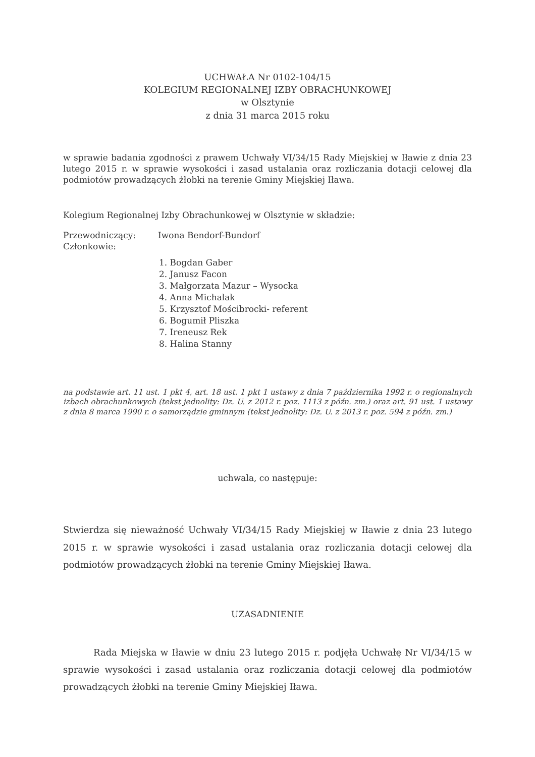UCHWAŁA Nr 0102-104/15
KOLEGIUM REGIONALNEJ IZBY OBRACHUNKOWEJ
w Olsztynie
z dnia 31 marca 2015 roku
w sprawie badania zgodności z prawem Uchwały VI/34/15 Rady Miejskiej w Iławie z dnia 23 lutego 2015 r. w sprawie wysokości i zasad ustalania oraz rozliczania dotacji celowej dla podmiotów prowadzących żłobki na terenie Gminy Miejskiej Iława.
Kolegium Regionalnej Izby Obrachunkowej w Olsztynie w składzie:
Przewodniczący: Iwona Bendorf-Bundorf
Członkowie:
1. Bogdan Gaber
2. Janusz Facon
3. Małgorzata Mazur – Wysocka
4. Anna Michalak
5. Krzysztof Mościbrocki- referent
6. Bogumił Pliszka
7. Ireneusz Rek
8. Halina Stanny
na podstawie art. 11 ust. 1 pkt 4, art. 18 ust. 1 pkt 1 ustawy z dnia 7 października 1992 r. o regionalnych izbach obrachunkowych (tekst jednolity: Dz. U. z 2012 r. poz. 1113 z późn. zm.) oraz art. 91 ust. 1 ustawy z dnia 8 marca 1990 r. o samorządzie gminnym (tekst jednolity: Dz. U. z 2013 r. poz. 594 z późn. zm.)
uchwala, co następuje:
Stwierdza się nieważność Uchwały VI/34/15 Rady Miejskiej w Iławie z dnia 23 lutego 2015 r. w sprawie wysokości i zasad ustalania oraz rozliczania dotacji celowej dla podmiotów prowadzących żłobki na terenie Gminy Miejskiej Iława.
UZASADNIENIE
Rada Miejska w Iławie w dniu 23 lutego 2015 r. podjęła Uchwałę Nr VI/34/15 w sprawie wysokości i zasad ustalania oraz rozliczania dotacji celowej dla podmiotów prowadzących żłobki na terenie Gminy Miejskiej Iława.